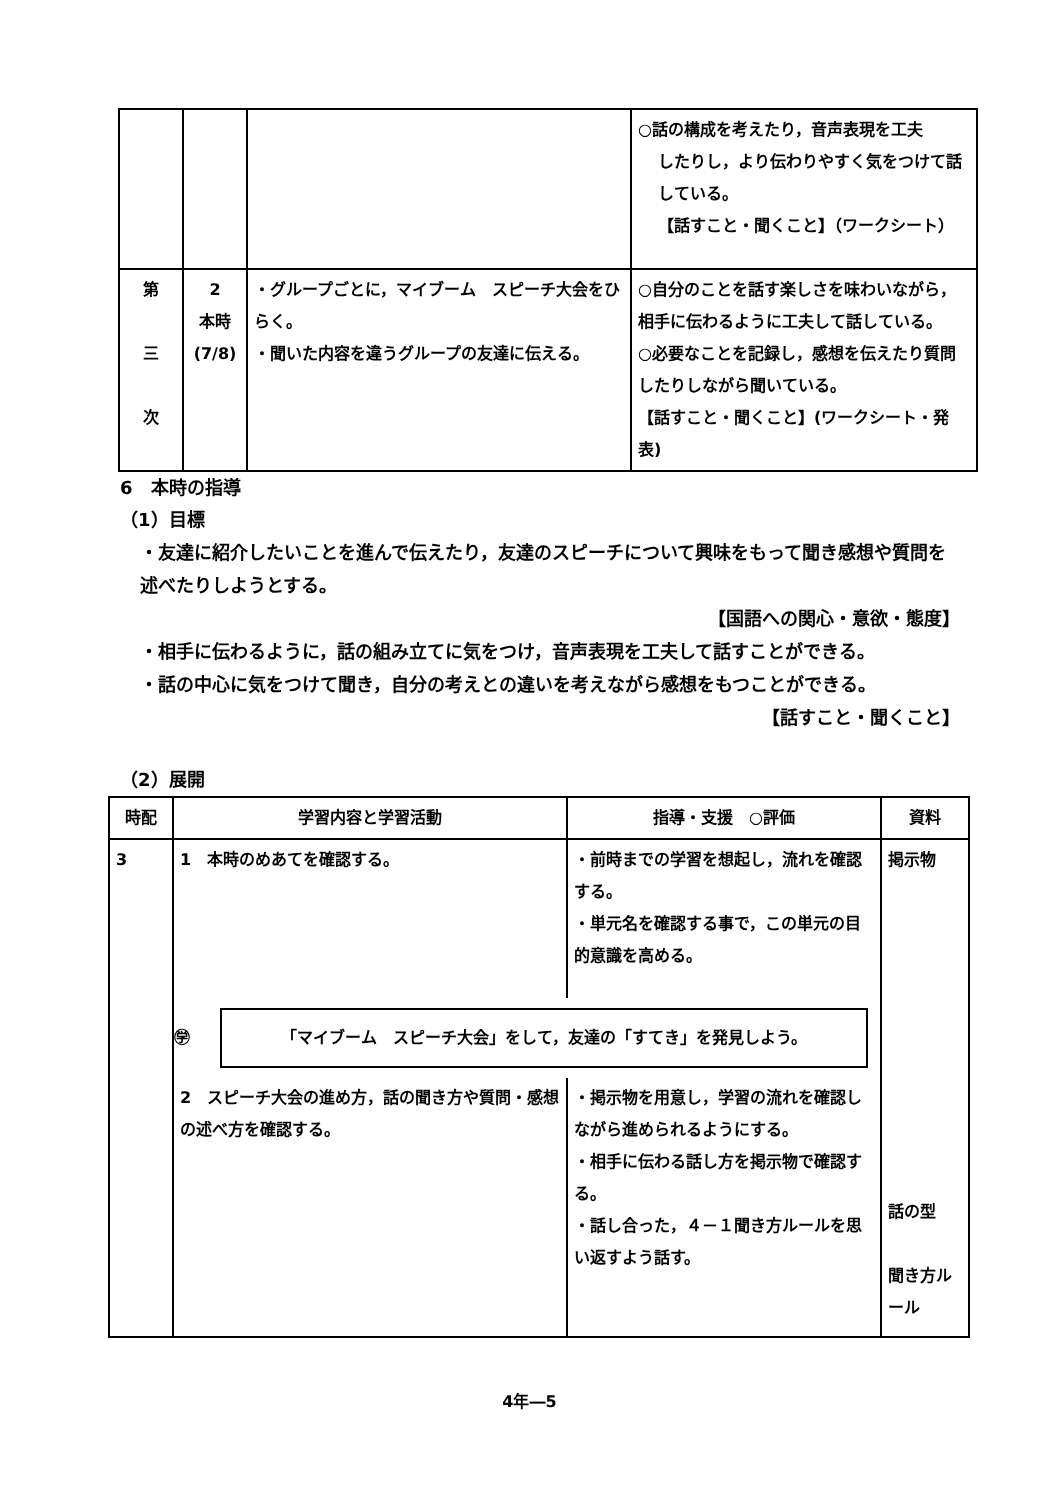| | | | ○話の構成を考えたり，音声表現を工夫 したりし，より伝わりやすく気をつけて話している。 【話すこと・聞くこと】（ワークシート） |
| 第 三 次 | 2 本時 (7/8) | ・グループごとに，マイブーム スピーチ大会をひらく。 ・聞いた内容を違うグループの友達に伝える。 | ○自分のことを話す楽しさを味わいながら，相手に伝わるように工夫して話している。 ○必要なことを記録し，感想を伝えたり質問したりしながら聞いている。 【話すこと・聞くこと】(ワークシート・発表) |
6　本時の指導
（1）目標
・友達に紹介したいことを進んで伝えたり，友達のスピーチについて興味をもって聞き感想や質問を述べたりしようとする。
【国語への関心・意欲・態度】
・相手に伝わるように，話の組み立てに気をつけ，音声表現を工夫して話すことができる。
・話の中心に気をつけて聞き，自分の考えとの違いを考えながら感想をもつことができる。
【話すこと・聞くこと】
（2）展開
| 時配 | 学習内容と学習活動 | 指導・支援 ○評価 | 資料 |
| --- | --- | --- | --- |
| 3 | / 1 本時のめあてを確認する。 / ・前時までの学習を想起し，流れを確認する。 ・単元名を確認する事で，この単元の目的意識を高める。 / ㊫ 「マイブーム スピーチ大会」をして，友達の「すてき」を発見しよう。 / 2 スピーチ大会の進め方，話の聞き方や質問・感想の述べ方を確認する。 / ・掲示物を用意し，学習の流れを確認しながら進められるようにする。 ・相手に伝わる話し方を掲示物で確認する。 ・話し合った，４－１聞き方ルールを思い返すよう話す。 / | | 掲示物 話の型 聞き方ルール |
4年―5